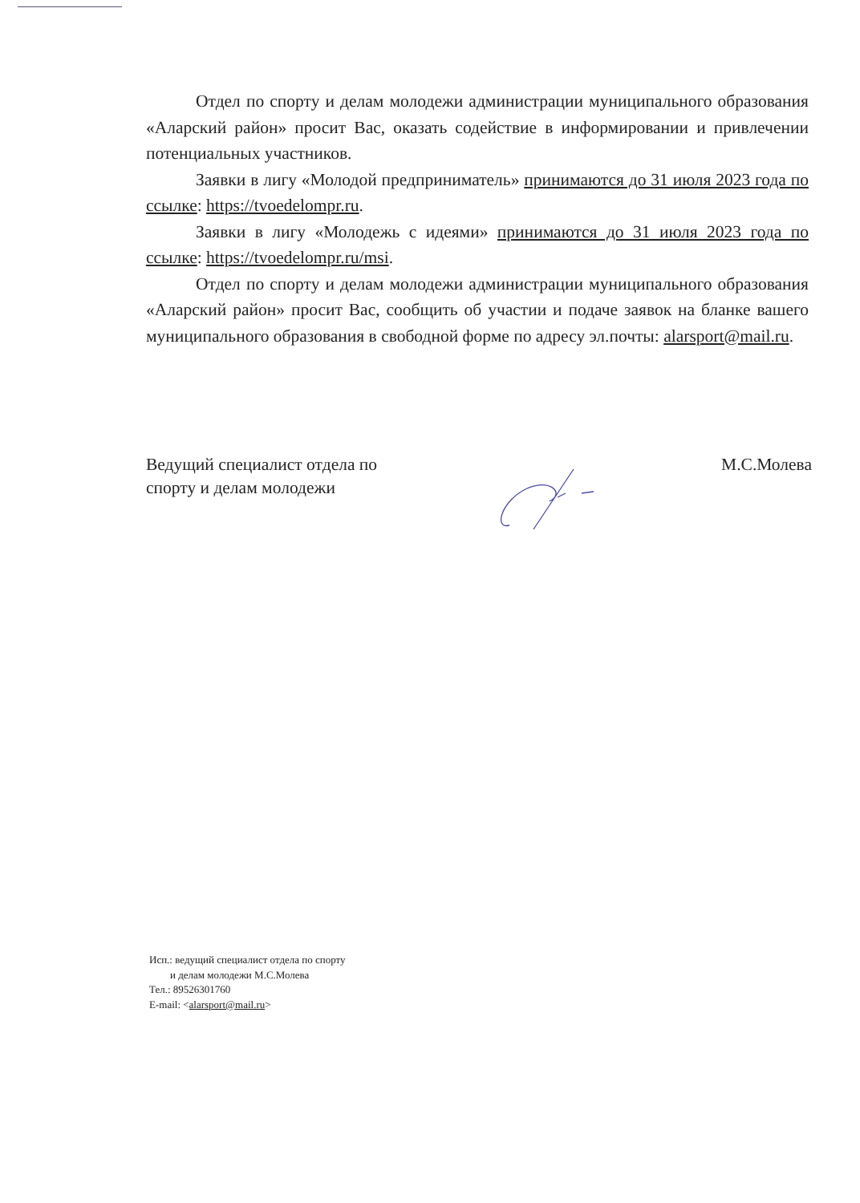Отдел по спорту и делам молодежи администрации муниципального образования «Аларский район» просит Вас, оказать содействие в информировании и привлечении потенциальных участников.
Заявки в лигу «Молодой предприниматель» принимаются до 31 июля 2023 года по ссылке: https://tvoedelompr.ru.
Заявки в лигу «Молодежь с идеями» принимаются до 31 июля 2023 года по ссылке: https://tvoedelompr.ru/msi.
Отдел по спорту и делам молодежи администрации муниципального образования «Аларский район» просит Вас, сообщить об участии и подаче заявок на бланке вашего муниципального образования в свободной форме по адресу эл.почты: alarsport@mail.ru.
Ведущий специалист отдела по
спорту и делам молодежи
М.С.Молева
Исп.: ведущий специалист отдела по спорту
и делам молодежи М.С.Молева
Тел.: 89526301760
E-mail: <alarsport@mail.ru>